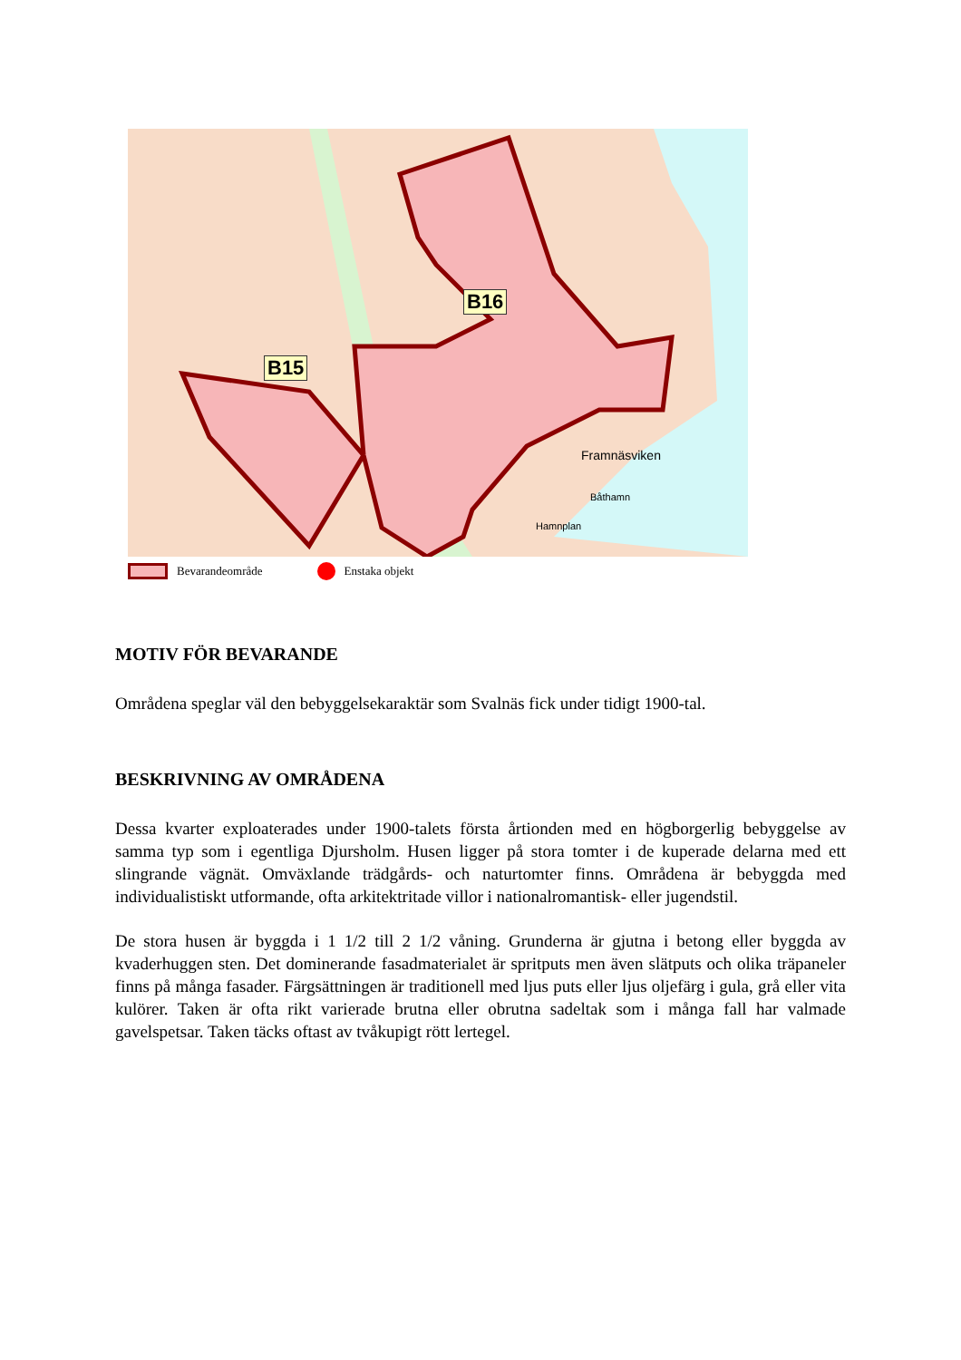B15
B16
Framnäsviken
Båthamn
Hamnplan
Bevarandeområde Enstaka objekt
MOTIV FÖR BEVARANDE
Områdena speglar väl den bebyggelsekaraktär som Svalnäs fick under tidigt 1900-tal.
BESKRIVNING AV OMRÅDENA
Dessa kvarter exploaterades under 1900-talets första årtionden med en högborgerlig bebyggelse av samma typ som i egentliga Djursholm. Husen ligger på stora tomter i de kuperade delarna med ett slingrande vägnät. Omväxlande trädgårds- och naturtomter finns. Områdena är bebyggda med individualistiskt utformande, ofta arkitektritade villor i nationalromantisk- eller jugendstil.
De stora husen är byggda i 1 1/2 till 2 1/2 våning. Grunderna är gjutna i betong eller byggda av kvaderhuggen sten. Det dominerande fasadmaterialet är spritputs men även slätputs och olika träpaneler finns på många fasader. Färgsättningen är traditionell med ljus puts eller ljus oljefärg i gula, grå eller vita kulörer. Taken är ofta rikt varierade brutna eller obrutna sadeltak som i många fall har valmade gavelspetsar. Taken täcks oftast av tvåkupigt rött lertegel.